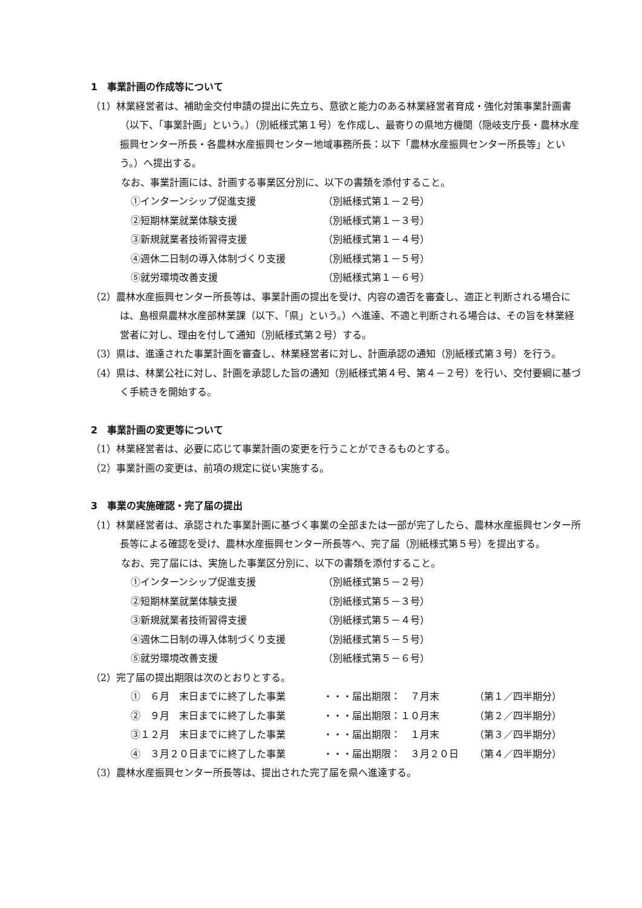1　事業計画の作成等について
（1）林業経営者は、補助金交付申請の提出に先立ち、意欲と能力のある林業経営者育成・強化対策事業計画書（以下、「事業計画」という。）（別紙様式第１号）を作成し、最寄りの県地方機関（隠岐支庁長・農林水産振興センター所長・各農林水産振興センター地域事務所長：以下「農林水産振興センター所長等」という。）へ提出する。
なお、事業計画には、計画する事業区分別に、以下の書類を添付すること。
| ①インターンシップ促進支援 | （別紙様式第１－２号） |
| ②短期林業就業体験支援 | （別紙様式第１－３号） |
| ③新規就業者技術習得支援 | （別紙様式第１－４号） |
| ④週休二日制の導入体制づくり支援 | （別紙様式第１－５号） |
| ⑤就労環境改善支援 | （別紙様式第１－６号） |
（2）農林水産振興センター所長等は、事業計画の提出を受け、内容の適否を審査し、適正と判断される場合には、島根県農林水産部林業課（以下、「県」という。）へ進達、不適と判断される場合は、その旨を林業経営者に対し、理由を付して通知（別紙様式第２号）する。
（3）県は、進達された事業計画を審査し、林業経営者に対し、計画承認の通知（別紙様式第３号）を行う。
（4）県は、林業公社に対し、計画を承認した旨の通知（別紙様式第４号、第４－２号）を行い、交付要綱に基づく手続きを開始する。
2　事業計画の変更等について
（1）林業経営者は、必要に応じて事業計画の変更を行うことができるものとする。
（2）事業計画の変更は、前項の規定に従い実施する。
3　事業の実施確認・完了届の提出
（1）林業経営者は、承認された事業計画に基づく事業の全部または一部が完了したら、農林水産振興センター所長等による確認を受け、農林水産振興センター所長等へ、完了届（別紙様式第５号）を提出する。
なお、完了届には、実施した事業区分別に、以下の書類を添付すること。
| ①インターンシップ促進支援 | （別紙様式第５－２号） |
| ②短期林業就業体験支援 | （別紙様式第５－３号） |
| ③新規就業者技術習得支援 | （別紙様式第５－４号） |
| ④週休二日制の導入体制づくり支援 | （別紙様式第５－５号） |
| ⑤就労環境改善支援 | （別紙様式第５－６号） |
（2）完了届の提出期限は次のとおりとする。
| ① ６月 末日までに終了した事業 | ・・・届出期限： ７月末 | （第１／四半期分） |
| ② ９月 末日までに終了した事業 | ・・・届出期限：１０月末 | （第２／四半期分） |
| ③１２月 末日までに終了した事業 | ・・・届出期限： １月末 | （第３／四半期分） |
| ④ ３月２０日までに終了した事業 | ・・・届出期限： ３月２０日 | （第４／四半期分） |
（3）農林水産振興センター所長等は、提出された完了届を県へ進達する。